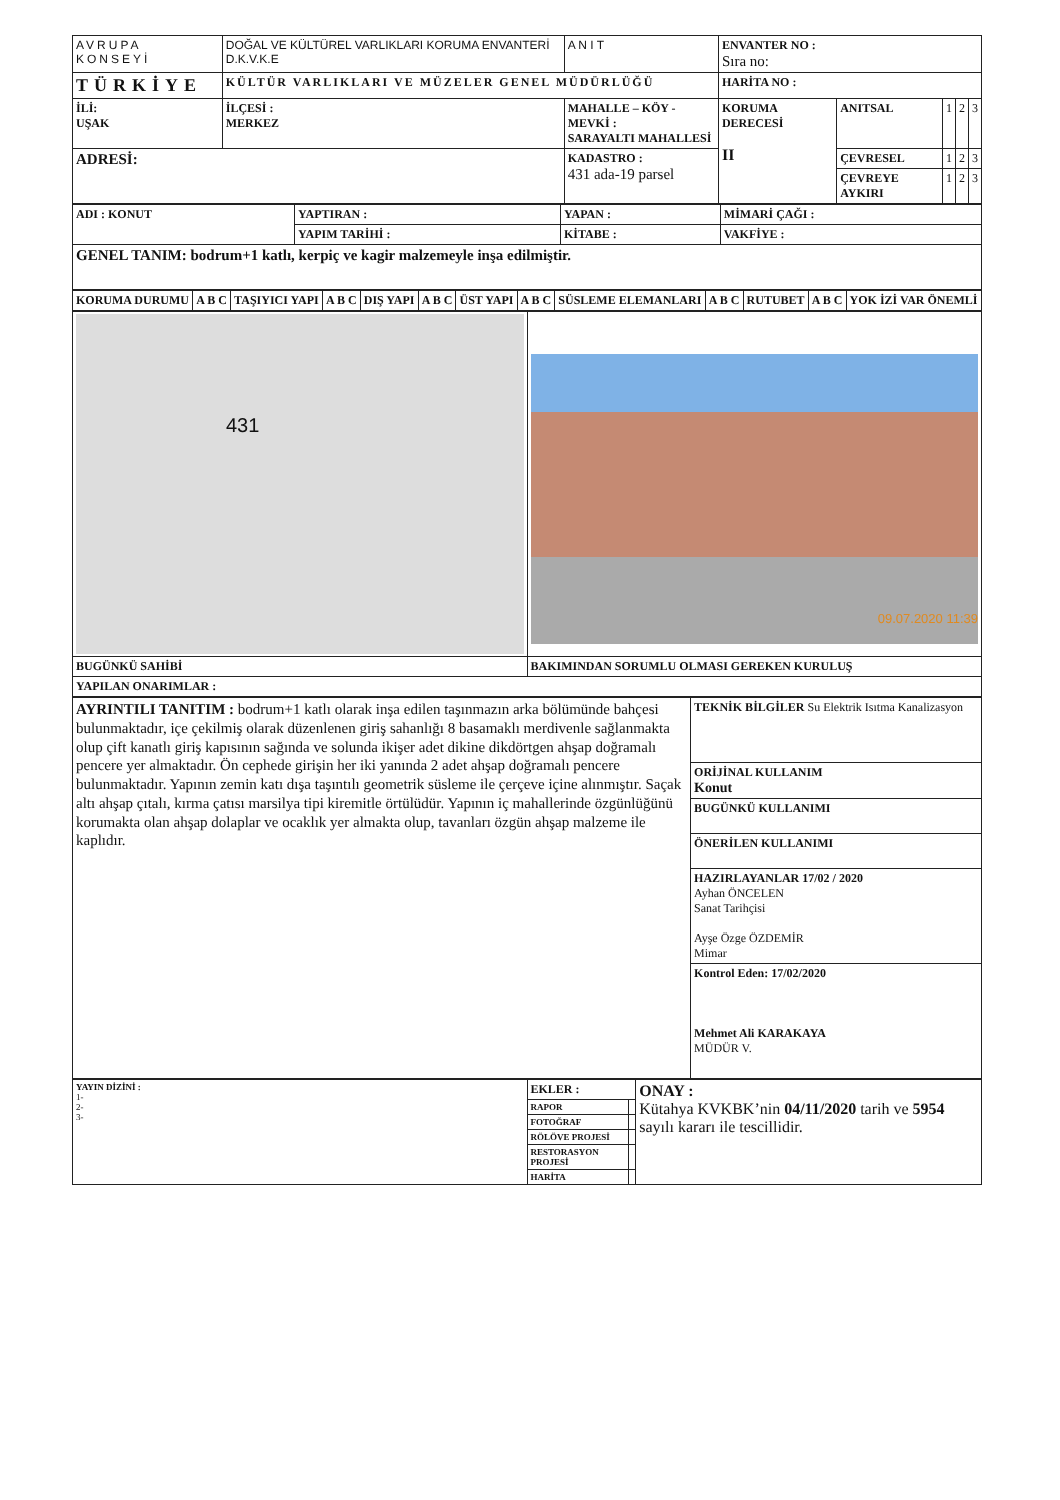| AVRUPA KONSEYİ | DOĞAL VE KÜLTÜREL VARLIKLARI KORUMA ENVANTERİ D.K.V.K.E | | A N I T | ENVANTER NO : Sıra no: | | | | |
| TÜRKİYE | KÜLTÜR VARLIKLARI VE MÜZELER GENEL MÜDÜRLÜĞÜ | | | HARİTA NO : | | | | |
| İLİ: UŞAK | İLÇESİ : MERKEZ | MAHALLE – KÖY - MEVKİ : SARAYALTI MAHALLESİ | | KORUMA DERECESİ II | ANITSAL | 1 | 2 | 3 |
| ADRESİ: | | KADASTRO : 431 ada-19 parsel | | | ÇEVRESEL | 1 | 2 | 3 |
| | | | | | ÇEVREYE AYKIRI | 1 | 2 | 3 |
| ADI : KONUT | YAPTIRAN : | YAPAN : | MİMARİ ÇAĞI : |
| | YAPIM TARİHİ : | KİTABE : | VAKFİYE : |
| GENEL TANIM: bodrum+1 katlı, kerpiç ve kagir malzemeyle inşa edilmiştir. | | | |
| KORUMA DURUMU | A B C | TAŞIYICI YAPI | A B C | DIŞ YAPI | A B C | ÜST YAPI | A B C | SÜSLEME ELEMANLARI | A B C | RUTUBET | A B C | YOK İZİ VAR ÖNEMLİ |
| 431 | 09.07.2020 11:39 |
| BUGÜNKÜ SAHİBİ | BAKIMINDAN SORUMLU OLMASI GEREKEN KURULUŞ |
| YAPILAN ONARIMLAR : | |
| AYRINTILI TANITIM : bodrum+1 katlı olarak inşa edilen taşınmazın arka bölümünde bahçesi bulunmaktadır, içe çekilmiş olarak düzenlenen giriş sahanlığı 8 basamaklı merdivenle sağlanmakta olup çift kanatlı giriş kapısının sağında ve solunda ikişer adet dikine dikdörtgen ahşap doğramalı pencere yer almaktadır. Ön cephede girişin her iki yanında 2 adet ahşap doğramalı pencere bulunmaktadır. Yapının zemin katı dışa taşıntılı geometrik süsleme ile çerçeve içine alınmıştır. Saçak altı ahşap çıtalı, kırma çatısı marsilya tipi kiremitle örtülüdür. Yapının iç mahallerinde özgünlüğünü korumakta olan ahşap dolaplar ve ocaklık yer almakta olup, tavanları özgün ahşap malzeme ile kaplıdır. | TEKNİK BİLGİLER Su Elektrik Isıtma Kanalizasyon |
| | ORİJİNAL KULLANIM Konut |
| | BUGÜNKÜ KULLANIMI |
| | ÖNERİLEN KULLANIMI |
| | HAZIRLAYANLAR 17/02 / 2020 Ayhan ÖNCELEN Sanat Tarihçisi Ayşe Özge ÖZDEMİR Mimar |
| | Kontrol Eden: 17/02/2020 Mehmet Ali KARAKAYA MÜDÜR V. |
| YAYIN DİZİNİ : 1- 2- 3- | EKLER : | | ONAY : Kütahya KVKBK’nin 04/11/2020 tarih ve 5954 sayılı kararı ile tescillidir. |
| | RAPOR | | |
| | FOTOĞRAF | | |
| | RÖLÖVE PROJESİ | | |
| | RESTORASYON PROJESİ | | |
| | HARİTA | | |